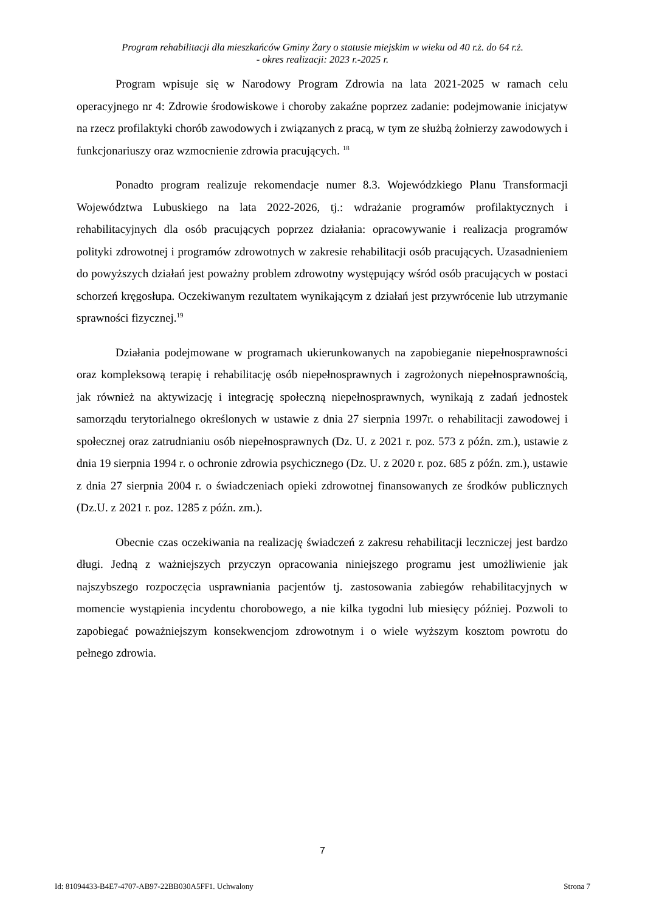Program rehabilitacji dla mieszkańców Gminy Żary o statusie miejskim w wieku od 40 r.ż. do 64 r.ż.
- okres realizacji: 2023 r.-2025 r.
Program wpisuje się w Narodowy Program Zdrowia na lata 2021-2025 w ramach celu operacyjnego nr 4: Zdrowie środowiskowe i choroby zakaźne poprzez zadanie: podejmowanie inicjatyw na rzecz profilaktyki chorób zawodowych i związanych z pracą, w tym ze służbą żołnierzy zawodowych i funkcjonariuszy oraz wzmocnienie zdrowia pracujących. <sup>18</sup>
Ponadto program realizuje rekomendacje numer 8.3. Wojewódzkiego Planu Transformacji Województwa Lubuskiego na lata 2022-2026, tj.: wdrażanie programów profilaktycznych i rehabilitacyjnych dla osób pracujących poprzez działania: opracowywanie i realizacja programów polityki zdrowotnej i programów zdrowotnych w zakresie rehabilitacji osób pracujących. Uzasadnieniem do powyższych działań jest poważny problem zdrowotny występujący wśród osób pracujących w postaci schorzeń kręgosłupa. Oczekiwanym rezultatem wynikającym z działań jest przywrócenie lub utrzymanie sprawności fizycznej.<sup>19</sup>
Działania podejmowane w programach ukierunkowanych na zapobieganie niepełnosprawności oraz kompleksową terapię i rehabilitację osób niepełnosprawnych i zagrożonych niepełnosprawnością, jak również na aktywizację i integrację społeczną niepełnosprawnych, wynikają z zadań jednostek samorządu terytorialnego określonych w ustawie z dnia 27 sierpnia 1997r. o rehabilitacji zawodowej i społecznej oraz zatrudnianiu osób niepełnosprawnych (Dz. U. z 2021 r. poz. 573 z późn. zm.), ustawie z dnia 19 sierpnia 1994 r. o ochronie zdrowia psychicznego (Dz. U. z 2020 r. poz. 685 z późn. zm.), ustawie z dnia 27 sierpnia 2004 r. o świadczeniach opieki zdrowotnej finansowanych ze środków publicznych (Dz.U. z 2021 r. poz. 1285 z późn. zm.).
Obecnie czas oczekiwania na realizację świadczeń z zakresu rehabilitacji leczniczej jest bardzo długi. Jedną z ważniejszych przyczyn opracowania niniejszego programu jest umożliwienie jak najszybszego rozpoczęcia usprawniania pacjentów tj. zastosowania zabiegów rehabilitacyjnych w momencie wystąpienia incydentu chorobowego, a nie kilka tygodni lub miesięcy później. Pozwoli to zapobiegać poważniejszym konsekwencjom zdrowotnym i o wiele wyższym kosztom powrotu do pełnego zdrowia.
7
Id: 81094433-B4E7-4707-AB97-22BB030A5FF1. Uchwalony Strona 7